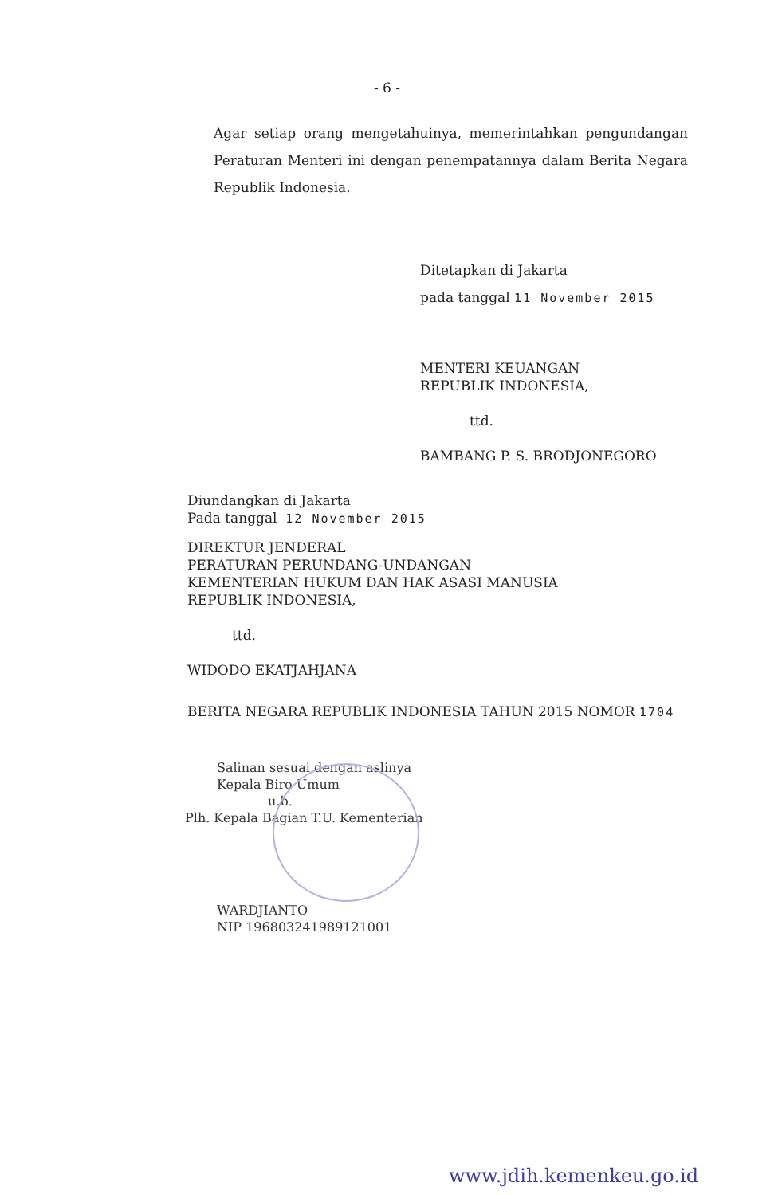- 6 -
Agar setiap orang mengetahuinya, memerintahkan pengundangan Peraturan Menteri ini dengan penempatannya dalam Berita Negara Republik Indonesia.
Ditetapkan di Jakarta
pada tanggal 11 November 2015
MENTERI KEUANGAN
REPUBLIK INDONESIA,
ttd.
BAMBANG P. S. BRODJONEGORO
Diundangkan di Jakarta
Pada tanggal 12 November 2015
DIREKTUR JENDERAL
PERATURAN PERUNDANG-UNDANGAN
KEMENTERIAN HUKUM DAN HAK ASASI MANUSIA
REPUBLIK INDONESIA,
ttd.
WIDODO EKATJAHJANA
BERITA NEGARA REPUBLIK INDONESIA TAHUN 2015 NOMOR 1704
Salinan sesuai dengan aslinya
Kepala Biro Umum
u.b.
Plh. Kepala Bagian T.U. Kementerian
WARDJIANTO
NIP 196803241989121001
www.jdih.kemenkeu.go.id